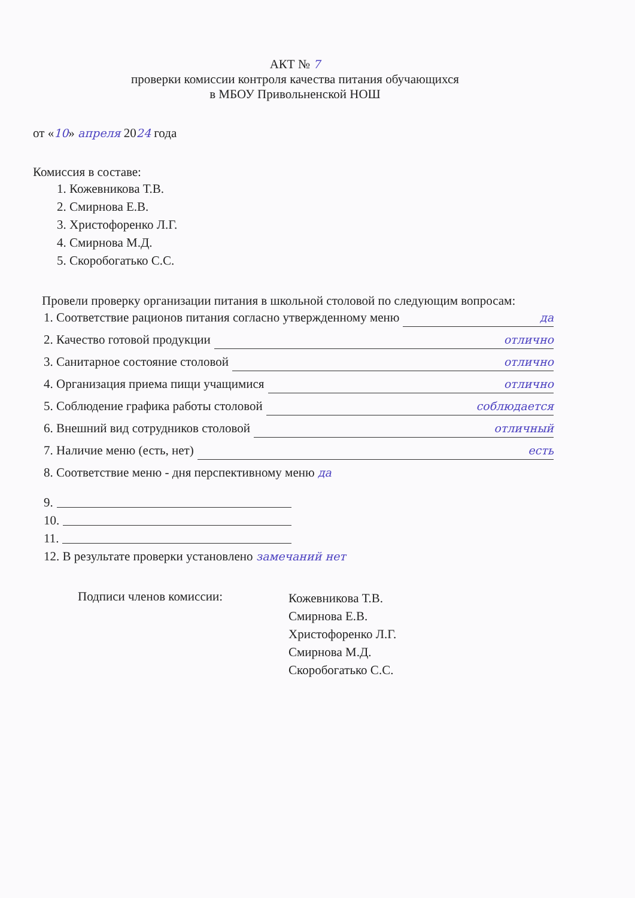АКТ № 7
проверки комиссии контроля качества питания обучающихся
в МБОУ Привольненской НОШ
от «10» апреля 2024 года
Комиссия в составе:
1. Кожевникова Т.В.
2. Смирнова Е.В.
3. Христофоренко Л.Г.
4. Смирнова М.Д.
5. Скоробогатько С.С.
Провели проверку организации питания в школьной столовой по следующим вопросам:
1. Соответствие рационов питания согласно утвержденному меню да
2. Качество готовой продукции отлично
3. Санитарное состояние столовой отлично
4. Организация приема пищи учащимися отлично
5. Соблюдение графика работы столовой соблюдается
6. Внешний вид сотрудников столовой отличный
7. Наличие меню (есть, нет) есть
8. Соответствие меню - дня перспективному меню да
9.
10.
11.
12. В результате проверки установлено замечаний нет
Подписи членов комиссии:
Кожевникова Т.В.
Смирнова Е.В.
Христофоренко Л.Г.
Смирнова М.Д.
Скоробогатько С.С.